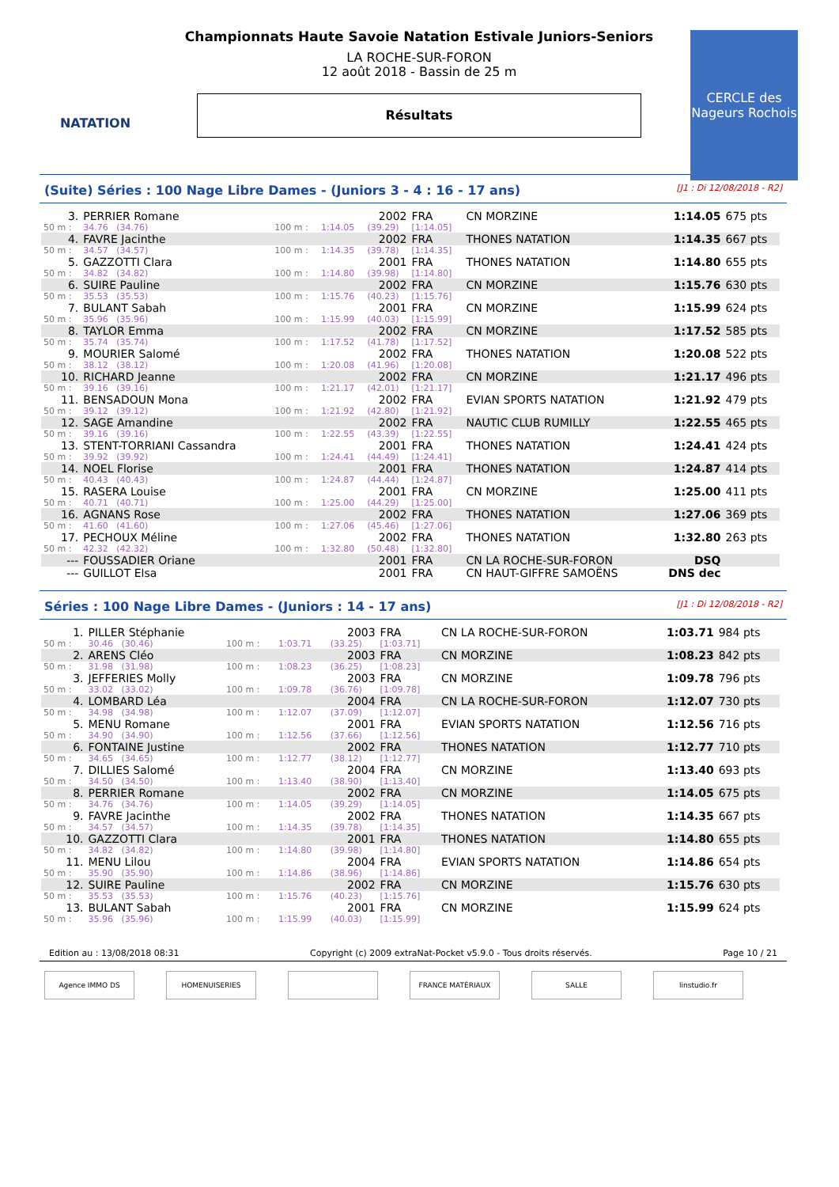NATATION
Championnats Haute Savoie Natation Estivale Juniors-Seniors
LA ROCHE-SUR-FORON
12 août 2018 - Bassin de 25 m
Résultats
CERCLE des Nageurs Rochois
(Suite) Séries : 100 Nage Libre Dames - (Juniors 3 - 4 : 16 - 17 ans) [J1 : Di 12/08/2018 - R2]
| 3. | PERRIER Romane | | | 2002 | FRA | CN MORZINE | 1:14.05 | 675 pts |
| 50 m : | 34.76 (34.76) | 100 m : | 1:14.05 | (39.29) | [1:14.05] | | | |
| 4. | FAVRE Jacinthe | | | 2002 | FRA | THONES NATATION | 1:14.35 | 667 pts |
| 50 m : | 34.57 (34.57) | 100 m : | 1:14.35 | (39.78) | [1:14.35] | | | |
| 5. | GAZZOTTI Clara | | | 2001 | FRA | THONES NATATION | 1:14.80 | 655 pts |
| 50 m : | 34.82 (34.82) | 100 m : | 1:14.80 | (39.98) | [1:14.80] | | | |
| 6. | SUIRE Pauline | | | 2002 | FRA | CN MORZINE | 1:15.76 | 630 pts |
| 50 m : | 35.53 (35.53) | 100 m : | 1:15.76 | (40.23) | [1:15.76] | | | |
| 7. | BULANT Sabah | | | 2001 | FRA | CN MORZINE | 1:15.99 | 624 pts |
| 50 m : | 35.96 (35.96) | 100 m : | 1:15.99 | (40.03) | [1:15.99] | | | |
| 8. | TAYLOR Emma | | | 2002 | FRA | CN MORZINE | 1:17.52 | 585 pts |
| 50 m : | 35.74 (35.74) | 100 m : | 1:17.52 | (41.78) | [1:17.52] | | | |
| 9. | MOURIER Salomé | | | 2002 | FRA | THONES NATATION | 1:20.08 | 522 pts |
| 50 m : | 38.12 (38.12) | 100 m : | 1:20.08 | (41.96) | [1:20.08] | | | |
| 10. | RICHARD Jeanne | | | 2002 | FRA | CN MORZINE | 1:21.17 | 496 pts |
| 50 m : | 39.16 (39.16) | 100 m : | 1:21.17 | (42.01) | [1:21.17] | | | |
| 11. | BENSADOUN Mona | | | 2002 | FRA | EVIAN SPORTS NATATION | 1:21.92 | 479 pts |
| 50 m : | 39.12 (39.12) | 100 m : | 1:21.92 | (42.80) | [1:21.92] | | | |
| 12. | SAGE Amandine | | | 2002 | FRA | NAUTIC CLUB RUMILLY | 1:22.55 | 465 pts |
| 50 m : | 39.16 (39.16) | 100 m : | 1:22.55 | (43.39) | [1:22.55] | | | |
| 13. | STENT-TORRIANI Cassandra | | | 2001 | FRA | THONES NATATION | 1:24.41 | 424 pts |
| 50 m : | 39.92 (39.92) | 100 m : | 1:24.41 | (44.49) | [1:24.41] | | | |
| 14. | NOEL Florise | | | 2001 | FRA | THONES NATATION | 1:24.87 | 414 pts |
| 50 m : | 40.43 (40.43) | 100 m : | 1:24.87 | (44.44) | [1:24.87] | | | |
| 15. | RASERA Louise | | | 2001 | FRA | CN MORZINE | 1:25.00 | 411 pts |
| 50 m : | 40.71 (40.71) | 100 m : | 1:25.00 | (44.29) | [1:25.00] | | | |
| 16. | AGNANS Rose | | | 2002 | FRA | THONES NATATION | 1:27.06 | 369 pts |
| 50 m : | 41.60 (41.60) | 100 m : | 1:27.06 | (45.46) | [1:27.06] | | | |
| 17. | PECHOUX Méline | | | 2002 | FRA | THONES NATATION | 1:32.80 | 263 pts |
| 50 m : | 42.32 (42.32) | 100 m : | 1:32.80 | (50.48) | [1:32.80] | | | |
| --- | FOUSSADIER Oriane | | | 2001 | FRA | CN LA ROCHE-SUR-FORON | DSQ | |
| --- | GUILLOT Elsa | | | 2001 | FRA | CN HAUT-GIFFRE SAMOËNS | DNS dec | |
Séries : 100 Nage Libre Dames - (Juniors : 14 - 17 ans) [J1 : Di 12/08/2018 - R2]
| 1. | PILLER Stéphanie | | | 2003 | FRA | CN LA ROCHE-SUR-FORON | 1:03.71 | 984 pts |
| 50 m : | 30.46 (30.46) | 100 m : | 1:03.71 | (33.25) | [1:03.71] | | | |
| 2. | ARENS Cléo | | | 2003 | FRA | CN MORZINE | 1:08.23 | 842 pts |
| 50 m : | 31.98 (31.98) | 100 m : | 1:08.23 | (36.25) | [1:08.23] | | | |
| 3. | JEFFERIES Molly | | | 2003 | FRA | CN MORZINE | 1:09.78 | 796 pts |
| 50 m : | 33.02 (33.02) | 100 m : | 1:09.78 | (36.76) | [1:09.78] | | | |
| 4. | LOMBARD Léa | | | 2004 | FRA | CN LA ROCHE-SUR-FORON | 1:12.07 | 730 pts |
| 50 m : | 34.98 (34.98) | 100 m : | 1:12.07 | (37.09) | [1:12.07] | | | |
| 5. | MENU Romane | | | 2001 | FRA | EVIAN SPORTS NATATION | 1:12.56 | 716 pts |
| 50 m : | 34.90 (34.90) | 100 m : | 1:12.56 | (37.66) | [1:12.56] | | | |
| 6. | FONTAINE Justine | | | 2002 | FRA | THONES NATATION | 1:12.77 | 710 pts |
| 50 m : | 34.65 (34.65) | 100 m : | 1:12.77 | (38.12) | [1:12.77] | | | |
| 7. | DILLIES Salomé | | | 2004 | FRA | CN MORZINE | 1:13.40 | 693 pts |
| 50 m : | 34.50 (34.50) | 100 m : | 1:13.40 | (38.90) | [1:13.40] | | | |
| 8. | PERRIER Romane | | | 2002 | FRA | CN MORZINE | 1:14.05 | 675 pts |
| 50 m : | 34.76 (34.76) | 100 m : | 1:14.05 | (39.29) | [1:14.05] | | | |
| 9. | FAVRE Jacinthe | | | 2002 | FRA | THONES NATATION | 1:14.35 | 667 pts |
| 50 m : | 34.57 (34.57) | 100 m : | 1:14.35 | (39.78) | [1:14.35] | | | |
| 10. | GAZZOTTI Clara | | | 2001 | FRA | THONES NATATION | 1:14.80 | 655 pts |
| 50 m : | 34.82 (34.82) | 100 m : | 1:14.80 | (39.98) | [1:14.80] | | | |
| 11. | MENU Lilou | | | 2004 | FRA | EVIAN SPORTS NATATION | 1:14.86 | 654 pts |
| 50 m : | 35.90 (35.90) | 100 m : | 1:14.86 | (38.96) | [1:14.86] | | | |
| 12. | SUIRE Pauline | | | 2002 | FRA | CN MORZINE | 1:15.76 | 630 pts |
| 50 m : | 35.53 (35.53) | 100 m : | 1:15.76 | (40.23) | [1:15.76] | | | |
| 13. | BULANT Sabah | | | 2001 | FRA | CN MORZINE | 1:15.99 | 624 pts |
| 50 m : | 35.96 (35.96) | 100 m : | 1:15.99 | (40.03) | [1:15.99] | | | |
Edition au : 13/08/2018 08:31 Copyright (c) 2009 extraNat-Pocket v5.9.0 - Tous droits réservés. Page 10 / 21
Agence IMMO DS HOMENUISERIES FRANCE MATÉRIAUX SALLE linstudio.fr